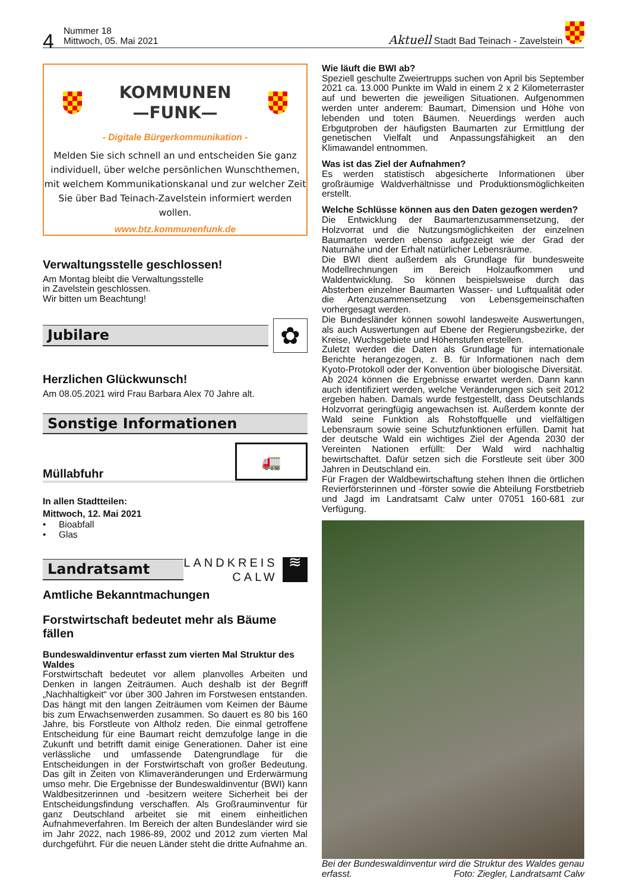4 Nummer 18
Mittwoch, 05. Mai 2021
Aktuell Stadt Bad Teinach - Zavelstein
KOMMUNEN
—FUNK—
- Digitale Bürgerkommunikation -
Melden Sie sich schnell an und entscheiden Sie ganz individuell, über welche persönlichen Wunschthemen, mit welchem Kommunikationskanal und zur welcher Zeit Sie über Bad Teinach-Zavelstein informiert werden wollen.
www.btz.kommunenfunk.de
Verwaltungsstelle geschlossen!
Am Montag bleibt die Verwaltungsstelle
in Zavelstein geschlossen.
Wir bitten um Beachtung!
Jubilare
✿
Herzlichen Glückwunsch!
Am 08.05.2021 wird Frau Barbara Alex 70 Jahre alt.
Sonstige Informationen
Müllabfuhr
🚛
In allen Stadtteilen:
Mittwoch, 12. Mai 2021
• Bioabfall
• Glas
Landratsamt
LANDKREIS
CALW
≋
Amtliche Bekanntmachungen
Forstwirtschaft bedeutet mehr als Bäume fällen
Bundeswaldinventur erfasst zum vierten Mal Struktur des Waldes
Forstwirtschaft bedeutet vor allem planvolles Arbeiten und Denken in langen Zeiträumen. Auch deshalb ist der Begriff „Nachhaltigkeit“ vor über 300 Jahren im Forstwesen entstanden. Das hängt mit den langen Zeiträumen vom Keimen der Bäume bis zum Erwachsenwerden zusammen. So dauert es 80 bis 160 Jahre, bis Forstleute von Altholz reden. Die einmal getroffene Entscheidung für eine Baumart reicht demzufolge lange in die Zukunft und betrifft damit einige Generationen. Daher ist eine verlässliche und umfassende Datengrundlage für die Entscheidungen in der Forstwirtschaft von großer Bedeutung. Das gilt in Zeiten von Klimaveränderungen und Erderwärmung umso mehr. Die Ergebnisse der Bundeswaldinventur (BWI) kann Waldbesitzerinnen und -besitzern weitere Sicherheit bei der Entscheidungsfindung verschaffen. Als Großrauminventur für ganz Deutschland arbeitet sie mit einem einheitlichen Aufnahmeverfahren. Im Bereich der alten Bundesländer wird sie im Jahr 2022, nach 1986-89, 2002 und 2012 zum vierten Mal durchgeführt. Für die neuen Länder steht die dritte Aufnahme an.
Wie läuft die BWI ab?
Speziell geschulte Zweiertrupps suchen von April bis September 2021 ca. 13.000 Punkte im Wald in einem 2 x 2 Kilometerraster auf und bewerten die jeweiligen Situationen. Aufgenommen werden unter anderem: Baumart, Dimension und Höhe von lebenden und toten Bäumen. Neuerdings werden auch Erbgutproben der häufigsten Baumarten zur Ermittlung der genetischen Vielfalt und Anpassungsfähigkeit an den Klimawandel entnommen.
Was ist das Ziel der Aufnahmen?
Es werden statistisch abgesicherte Informationen über großräumige Waldverhältnisse und Produktionsmöglichkeiten erstellt.
Welche Schlüsse können aus den Daten gezogen werden?
Die Entwicklung der Baumartenzusammensetzung, der Holzvorrat und die Nutzungsmöglichkeiten der einzelnen Baumarten werden ebenso aufgezeigt wie der Grad der Naturnähe und der Erhalt natürlicher Lebensräume.
Die BWI dient außerdem als Grundlage für bundesweite Modellrechnungen im Bereich Holzaufkommen und Waldentwicklung. So können beispielsweise durch das Absterben einzelner Baumarten Wasser- und Luftqualität oder die Artenzusammensetzung von Lebensgemeinschaften vorhergesagt werden.
Die Bundesländer können sowohl landesweite Auswertungen, als auch Auswertungen auf Ebene der Regierungsbezirke, der Kreise, Wuchsgebiete und Höhenstufen erstellen.
Zuletzt werden die Daten als Grundlage für internationale Berichte herangezogen, z. B. für Informationen nach dem Kyoto-Protokoll oder der Konvention über biologische Diversität.
Ab 2024 können die Ergebnisse erwartet werden. Dann kann auch identifiziert werden, welche Veränderungen sich seit 2012 ergeben haben. Damals wurde festgestellt, dass Deutschlands Holzvorrat geringfügig angewachsen ist. Außerdem konnte der Wald seine Funktion als Rohstoffquelle und vielfältigen Lebensraum sowie seine Schutzfunktionen erfüllen. Damit hat der deutsche Wald ein wichtiges Ziel der Agenda 2030 der Vereinten Nationen erfüllt: Der Wald wird nachhaltig bewirtschaftet. Dafür setzen sich die Forstleute seit über 300 Jahren in Deutschland ein.
Für Fragen der Waldbewirtschaftung stehen Ihnen die örtlichen Revierförsterinnen und -förster sowie die Abteilung Forstbetrieb und Jagd im Landratsamt Calw unter 07051 160-681 zur Verfügung.
Bei der Bundeswaldinventur wird die Struktur des Waldes genau erfasst. Foto: Ziegler, Landratsamt Calw